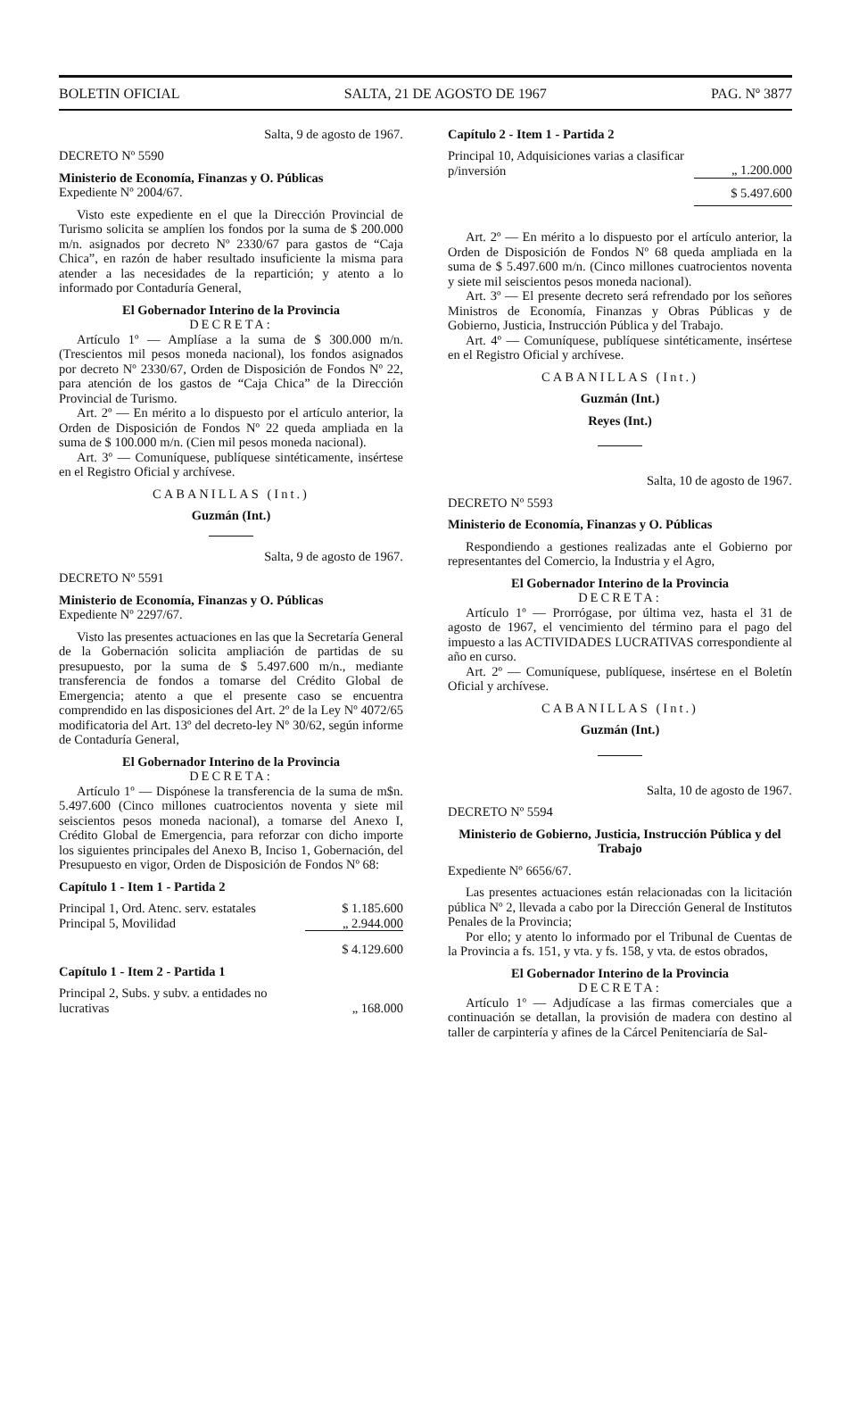BOLETIN OFICIAL SALTA, 21 DE AGOSTO DE 1967 PAG. Nº 3877
Salta, 9 de agosto de 1967.
DECRETO Nº 5590
Ministerio de Economía, Finanzas y O. Públicas
Expediente Nº 2004/67.
Visto este expediente en el que la Dirección Provincial de Turismo solicita se amplíen los fondos por la suma de $ 200.000 m/n. asignados por decreto Nº 2330/67 para gastos de “Caja Chica”, en razón de haber resultado insuficiente la misma para atender a las necesidades de la repartición; y atento a lo informado por Contaduría General,
El Gobernador Interino de la Provincia
DECRETA:
Artículo 1º — Amplíase a la suma de $ 300.000 m/n. (Trescientos mil pesos moneda nacional), los fondos asignados por decreto Nº 2330/67, Orden de Disposición de Fondos Nº 22, para atención de los gastos de “Caja Chica” de la Dirección Provincial de Turismo.
Art. 2º — En mérito a lo dispuesto por el artículo anterior, la Orden de Disposición de Fondos Nº 22 queda ampliada en la suma de $ 100.000 m/n. (Cien mil pesos moneda nacional).
Art. 3º — Comuníquese, publíquese sintéticamente, insértese en el Registro Oficial y archívese.
CABANILLAS (Int.)
Guzmán (Int.)
Salta, 9 de agosto de 1967.
DECRETO Nº 5591
Ministerio de Economía, Finanzas y O. Públicas
Expediente Nº 2297/67.
Visto las presentes actuaciones en las que la Secretaría General de la Gobernación solicita ampliación de partidas de su presupuesto, por la suma de $ 5.497.600 m/n., mediante transferencia de fondos a tomarse del Crédito Global de Emergencia; atento a que el presente caso se encuentra comprendido en las disposiciones del Art. 2º de la Ley Nº 4072/65 modificatoria del Art. 13º del decreto-ley Nº 30/62, según informe de Contaduría General,
El Gobernador Interino de la Provincia
DECRETA:
Artículo 1º — Dispónese la transferencia de la suma de m$n. 5.497.600 (Cinco millones cuatrocientos noventa y siete mil seiscientos pesos moneda nacional), a tomarse del Anexo I, Crédito Global de Emergencia, para reforzar con dicho importe los siguientes principales del Anexo B, Inciso 1, Gobernación, del Presupuesto en vigor, Orden de Disposición de Fondos Nº 68:
Capítulo 1 - Item 1 - Partida 2
| Principal 1, Ord. Atenc. serv. estatales | $ 1.185.600 |
| Principal 5, Movilidad | „ 2.944.000 |
| | $ 4.129.600 |
Capítulo 1 - Item 2 - Partida 1
| Principal 2, Subs. y subv. a entidades no lucrativas | „ 168.000 |
Capítulo 2 - Item 1 - Partida 2
| Principal 10, Adquisiciones varias a clasificar p/inversión | „ 1.200.000 |
| | $ 5.497.600 |
Art. 2º — En mérito a lo dispuesto por el artículo anterior, la Orden de Disposición de Fondos Nº 68 queda ampliada en la suma de $ 5.497.600 m/n. (Cinco millones cuatrocientos noventa y siete mil seiscientos pesos moneda nacional).
Art. 3º — El presente decreto será refrendado por los señores Ministros de Economía, Finanzas y Obras Públicas y de Gobierno, Justicia, Instrucción Pública y del Trabajo.
Art. 4º — Comuníquese, publíquese sintéticamente, insértese en el Registro Oficial y archívese.
CABANILLAS (Int.)
Guzmán (Int.)
Reyes (Int.)
Salta, 10 de agosto de 1967.
DECRETO Nº 5593
Ministerio de Economía, Finanzas y O. Públicas
Respondiendo a gestiones realizadas ante el Gobierno por representantes del Comercio, la Industria y el Agro,
El Gobernador Interino de la Provincia
DECRETA:
Artículo 1º — Prorrógase, por última vez, hasta el 31 de agosto de 1967, el vencimiento del término para el pago del impuesto a las ACTIVIDADES LUCRATIVAS correspondiente al año en curso.
Art. 2º — Comuníquese, publíquese, insértese en el Boletín Oficial y archívese.
CABANILLAS (Int.)
Guzmán (Int.)
Salta, 10 de agosto de 1967.
DECRETO Nº 5594
Ministerio de Gobierno, Justicia, Instrucción Pública y del Trabajo
Expediente Nº 6656/67.
Las presentes actuaciones están relacionadas con la licitación pública Nº 2, llevada a cabo por la Dirección General de Institutos Penales de la Provincia;
Por ello; y atento lo informado por el Tribunal de Cuentas de la Provincia a fs. 151, y vta. y fs. 158, y vta. de estos obrados,
El Gobernador Interino de la Provincia
DECRETA:
Artículo 1º — Adjudícase a las firmas comerciales que a continuación se detallan, la provisión de madera con destino al taller de carpintería y afines de la Cárcel Penitenciaría de Sal-